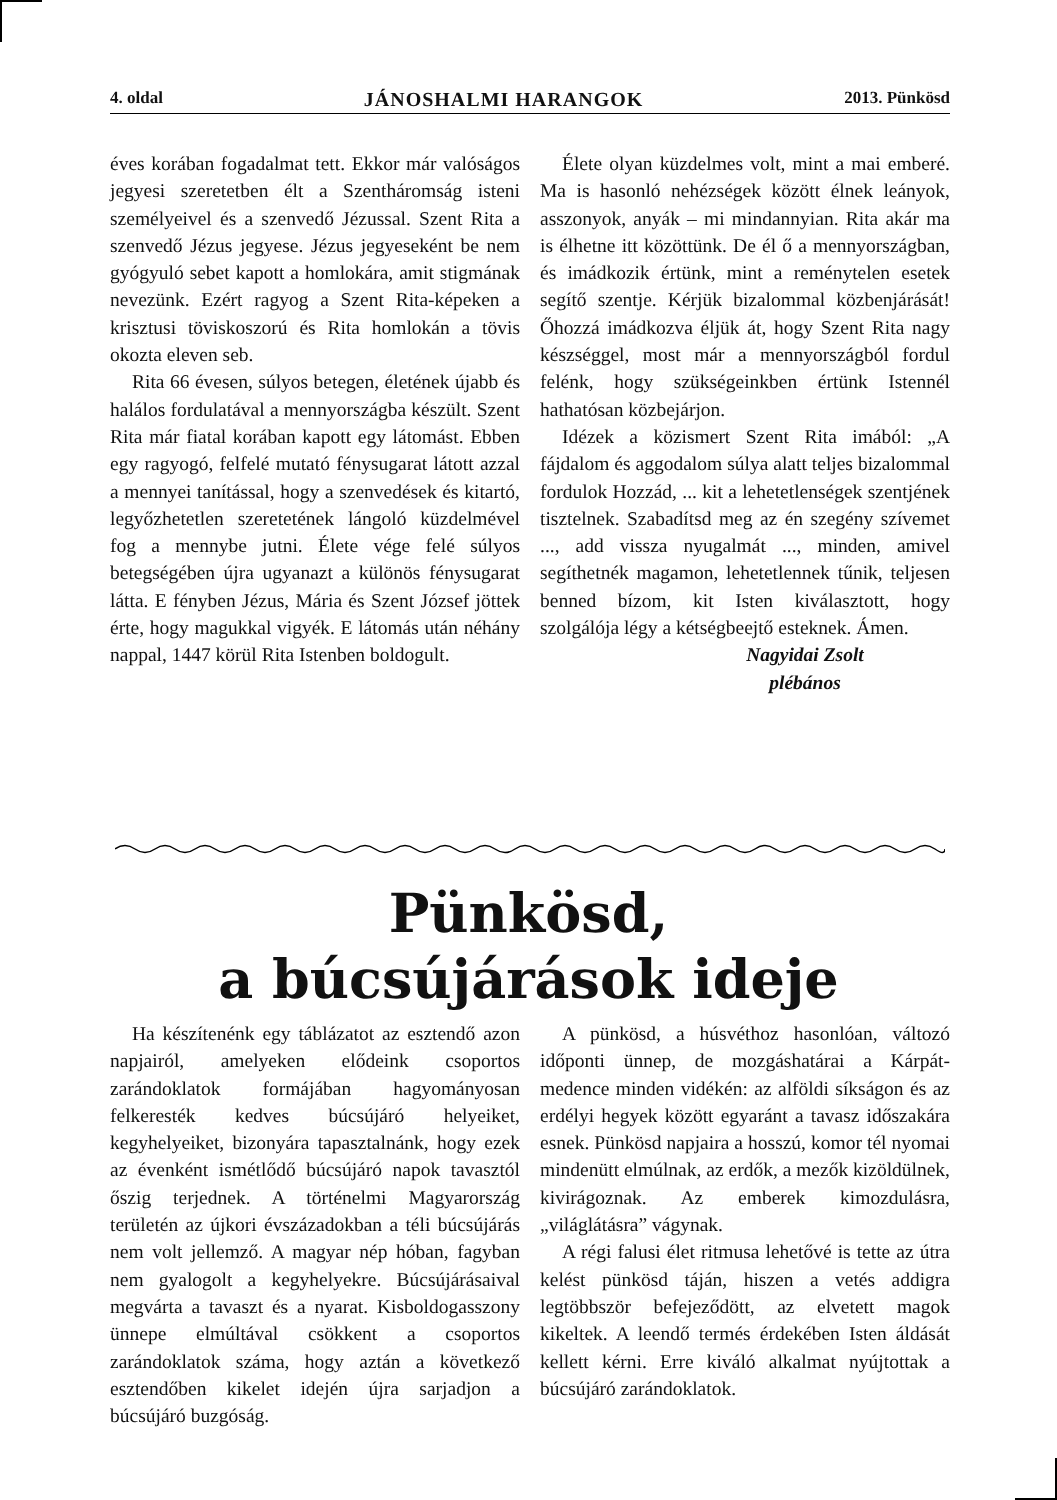4. oldal JÁNOSHALMI HARANGOK 2013. Pünkösd
éves korában fogadalmat tett. Ekkor már valóságos jegyesi szeretetben élt a Szentháromság isteni személyeivel és a szenvedő Jézussal. Szent Rita a szenvedő Jézus jegyese. Jézus jegyeseként be nem gyógyuló sebet kapott a homlokára, amit stigmának nevezünk. Ezért ragyog a Szent Rita-képeken a krisztusi töviskoszorú és Rita homlokán a tövis okozta eleven seb.
Rita 66 évesen, súlyos betegen, életének újabb és halálos fordulatával a mennyországba készült. Szent Rita már fiatal korában kapott egy látomást. Ebben egy ragyogó, felfelé mutató fénysugarat látott azzal a mennyei tanítással, hogy a szenvedések és kitartó, legyőzhetetlen szeretetének lángoló küzdelmével fog a mennybe jutni. Élete vége felé súlyos betegségében újra ugyanazt a különös fénysugarat látta. E fényben Jézus, Mária és Szent József jöttek érte, hogy magukkal vigyék. E látomás után néhány nappal, 1447 körül Rita Istenben boldogult.
Élete olyan küzdelmes volt, mint a mai emberé. Ma is hasonló nehézségek között élnek leányok, asszonyok, anyák – mi mindannyian. Rita akár ma is élhetne itt közöttünk. De él ő a mennyországban, és imádkozik értünk, mint a reménytelen esetek segítő szentje. Kérjük bizalommal közbenjárását! Őhozzá imádkozva éljük át, hogy Szent Rita nagy készséggel, most már a mennyországból fordul felénk, hogy szükségeinkben értünk Istennél hathatósan közbejárjon.
Idézek a közismert Szent Rita imából: „A fájdalom és aggodalom súlya alatt teljes bizalommal fordulok Hozzád, ... kit a lehetetlenségek szentjének tisztelnek. Szabadítsd meg az én szegény szívemet ..., add vissza nyugalmát ..., minden, amivel segíthetnék magamon, lehetetlennek tűnik, teljesen benned bízom, kit Isten kiválasztott, hogy szolgálója légy a kétségbeejtő esteknek. Ámen.
Nagyidai Zsolt
plébános
Pünkösd,
a búcsújárások ideje
Ha készítenénk egy táblázatot az esztendő azon napjairól, amelyeken elődeink csoportos zarándoklatok formájában hagyományosan felkeresték kedves búcsújáró helyeiket, kegyhelyeiket, bizonyára tapasztalnánk, hogy ezek az évenként ismétlődő búcsújáró napok tavasztól őszig terjednek. A történelmi Magyarország területén az újkori évszázadokban a téli búcsújárás nem volt jellemző. A magyar nép hóban, fagyban nem gyalogolt a kegyhelyekre. Búcsújárásaival megvárta a tavaszt és a nyarat. Kisboldogasszony ünnepe elmúltával csökkent a csoportos zarándoklatok száma, hogy aztán a következő esztendőben kikelet idején újra sarjadjon a búcsújáró buzgóság.
A pünkösd, a húsvéthoz hasonlóan, változó időponti ünnep, de mozgáshatárai a Kárpát-medence minden vidékén: az alföldi síkságon és az erdélyi hegyek között egyaránt a tavasz időszakára esnek. Pünkösd napjaira a hosszú, komor tél nyomai mindenütt elmúlnak, az erdők, a mezők kizöldülnek, kivirágoznak. Az emberek kimozdulásra, „világlátásra” vágynak.
A régi falusi élet ritmusa lehetővé is tette az útra kelést pünkösd táján, hiszen a vetés addigra legtöbbször befejeződött, az elvetett magok kikeltek. A leendő termés érdekében Isten áldását kellett kérni. Erre kiváló alkalmat nyújtottak a búcsújáró zarándoklatok.